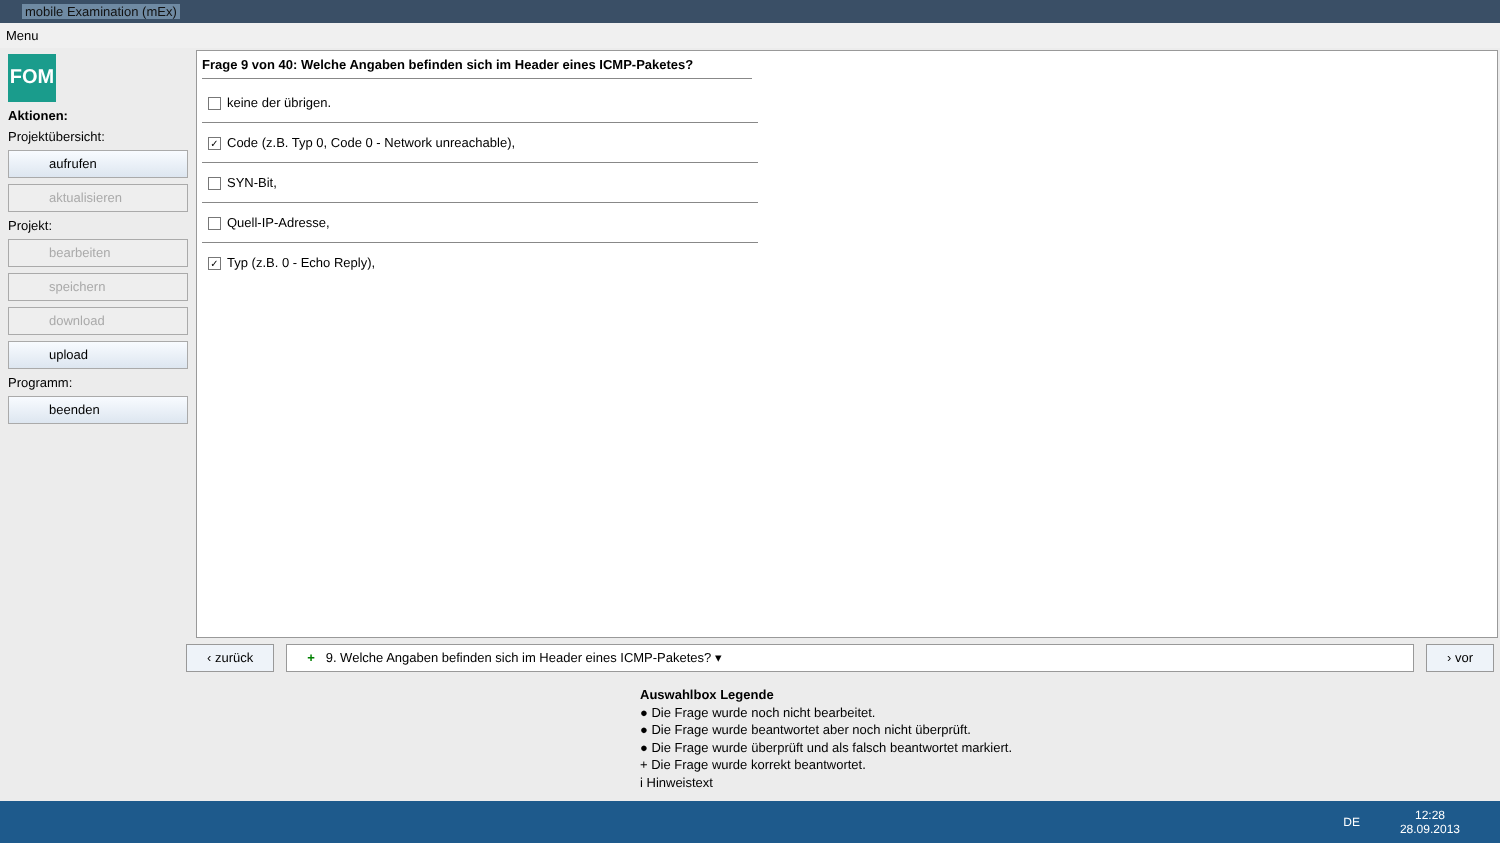mobile Examination (mEx)
Menu
FOM
Aktionen:
Projektübersicht:
aufrufen
aktualisieren
Projekt:
bearbeiten
speichern
download
upload
Programm:
beenden
Frage 9 von 40: Welche Angaben befinden sich im Header eines ICMP-Paketes?
keine der übrigen.
✓ Code (z.B. Typ 0, Code 0 - Network unreachable),
SYN-Bit,
Quell-IP-Adresse,
✓ Typ (z.B. 0 - Echo Reply),
‹ zurück + 9. Welche Angaben befinden sich im Header eines ICMP-Paketes? ▾
› vor
Auswahlbox Legende
● Die Frage wurde noch nicht bearbeitet.
● Die Frage wurde beantwortet aber noch nicht überprüft.
● Die Frage wurde überprüft und als falsch beantwortet markiert.
+ Die Frage wurde korrekt beantwortet.
i Hinweistext
DE 12:28
28.09.2013